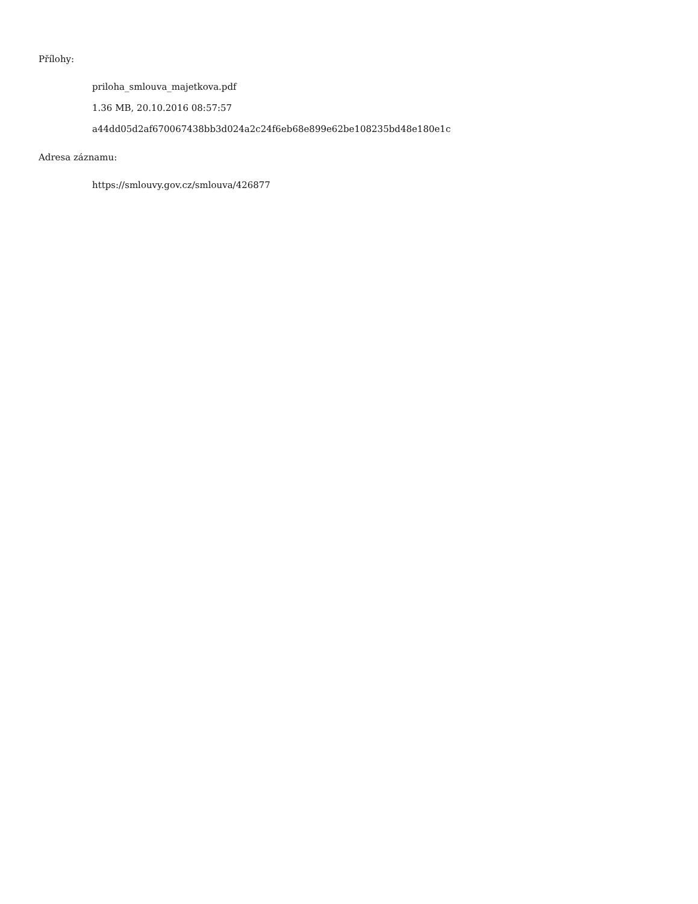Přílohy:
priloha_smlouva_majetkova.pdf
1.36 MB, 20.10.2016 08:57:57
a44dd05d2af670067438bb3d024a2c24f6eb68e899e62be108235bd48e180e1c
Adresa záznamu:
https://smlouvy.gov.cz/smlouva/426877